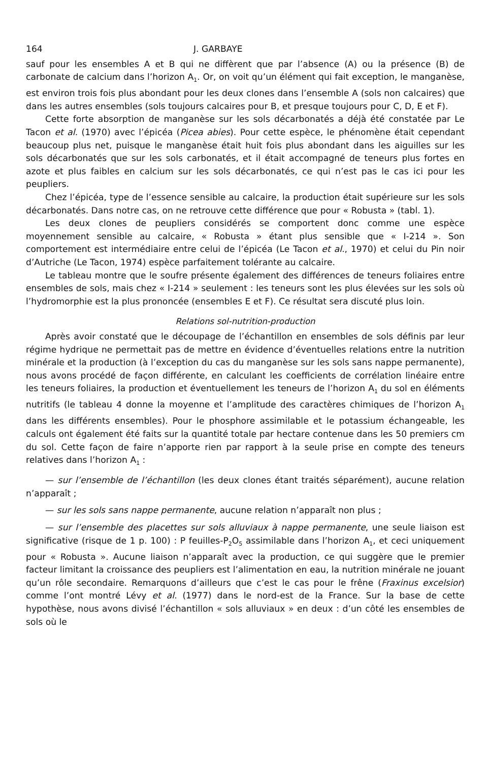164 J. GARBAYE
sauf pour les ensembles A et B qui ne diffèrent que par l’absence (A) ou la présence (B) de carbonate de calcium dans l’horizon A<sub>1</sub>. Or, on voit qu’un élément qui fait exception, le manganèse, est environ trois fois plus abondant pour les deux clones dans l’ensemble A (sols non calcaires) que dans les autres ensembles (sols toujours calcaires pour B, et presque toujours pour C, D, E et F).
Cette forte absorption de manganèse sur les sols décarbonatés a déjà été constatée par Le Tacon et al. (1970) avec l’épicéa (Picea abies). Pour cette espèce, le phénomène était cependant beaucoup plus net, puisque le manganèse était huit fois plus abondant dans les aiguilles sur les sols décarbonatés que sur les sols carbonatés, et il était accompagné de teneurs plus fortes en azote et plus faibles en calcium sur les sols décarbonatés, ce qui n’est pas le cas ici pour les peupliers.
Chez l’épicéa, type de l’essence sensible au calcaire, la production était supérieure sur les sols décarbonatés. Dans notre cas, on ne retrouve cette différence que pour « Robusta » (tabl. 1).
Les deux clones de peupliers considérés se comportent donc comme une espèce moyennement sensible au calcaire, « Robusta » étant plus sensible que « I-214 ». Son comportement est intermédiaire entre celui de l’épicéa (Le Tacon et al., 1970) et celui du Pin noir d’Autriche (Le Tacon, 1974) espèce parfaitement tolérante au calcaire.
Le tableau montre que le soufre présente également des différences de teneurs foliaires entre ensembles de sols, mais chez « I-214 » seulement : les teneurs sont les plus élevées sur les sols où l’hydromorphie est la plus prononcée (ensembles E et F). Ce résultat sera discuté plus loin.
Relations sol-nutrition-production
Après avoir constaté que le découpage de l’échantillon en ensembles de sols définis par leur régime hydrique ne permettait pas de mettre en évidence d’éventuelles relations entre la nutrition minérale et la production (à l’exception du cas du manganèse sur les sols sans nappe permanente), nous avons procédé de façon différente, en calculant les coefficients de corrélation linéaire entre les teneurs foliaires, la production et éventuellement les teneurs de l’horizon A<sub>1</sub> du sol en éléments nutritifs (le tableau 4 donne la moyenne et l’amplitude des caractères chimiques de l’horizon A<sub>1</sub> dans les différents ensembles). Pour le phosphore assimilable et le potassium échangeable, les calculs ont également été faits sur la quantité totale par hectare contenue dans les 50 premiers cm du sol. Cette façon de faire n’apporte rien par rapport à la seule prise en compte des teneurs relatives dans l’horizon A<sub>1</sub> :
— sur l’ensemble de l’échantillon (les deux clones étant traités séparément), aucune relation n’apparaît ;
— sur les sols sans nappe permanente, aucune relation n’apparaît non plus ;
— sur l’ensemble des placettes sur sols alluviaux à nappe permanente, une seule liaison est significative (risque de 1 p. 100) : P feuilles-P<sub>2</sub>O<sub>5</sub> assimilable dans l’horizon A<sub>1</sub>, et ceci uniquement pour « Robusta ». Aucune liaison n’apparaît avec la production, ce qui suggère que le premier facteur limitant la croissance des peupliers est l’alimentation en eau, la nutrition minérale ne jouant qu’un rôle secondaire. Remarquons d’ailleurs que c’est le cas pour le frêne (Fraxinus excelsior) comme l’ont montré Lévy et al. (1977) dans le nord-est de la France. Sur la base de cette hypothèse, nous avons divisé l’échantillon « sols alluviaux » en deux : d’un côté les ensembles de sols où le